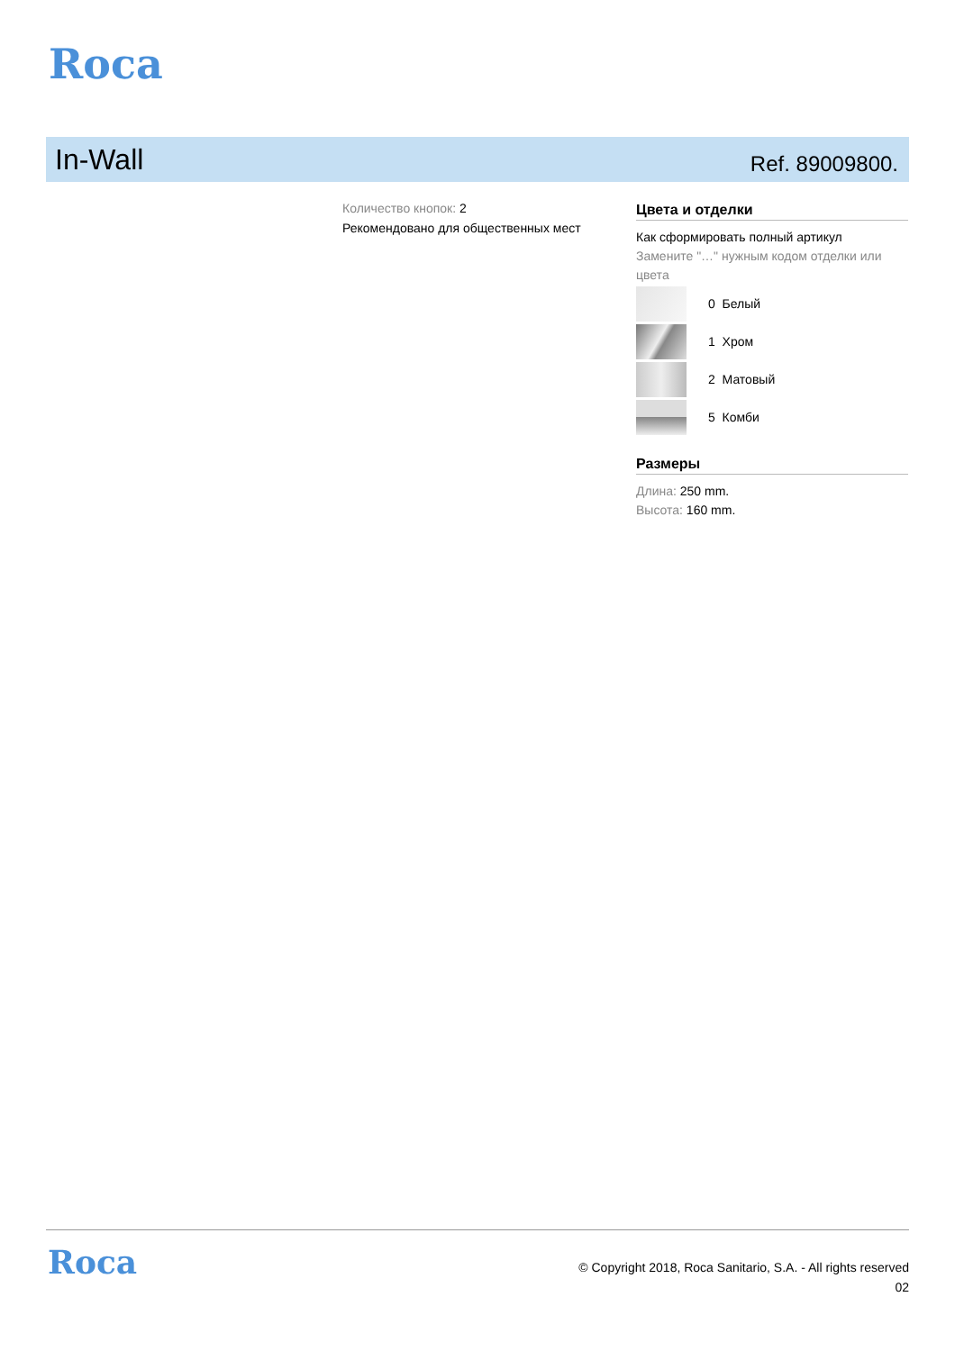Roca
In-Wall
Ref. 89009800.
Количество кнопок: 2
Рекомендовано для общественных мест
Цвета и отделки
Как сформировать полный артикул
Замените "…" нужным кодом отделки или цвета
0 Белый
1 Хром
2 Матовый
5 Комби
Размеры
Длина: 250 mm.
Высота: 160 mm.
Roca
© Copyright 2018, Roca Sanitario, S.A. - All rights reserved
02